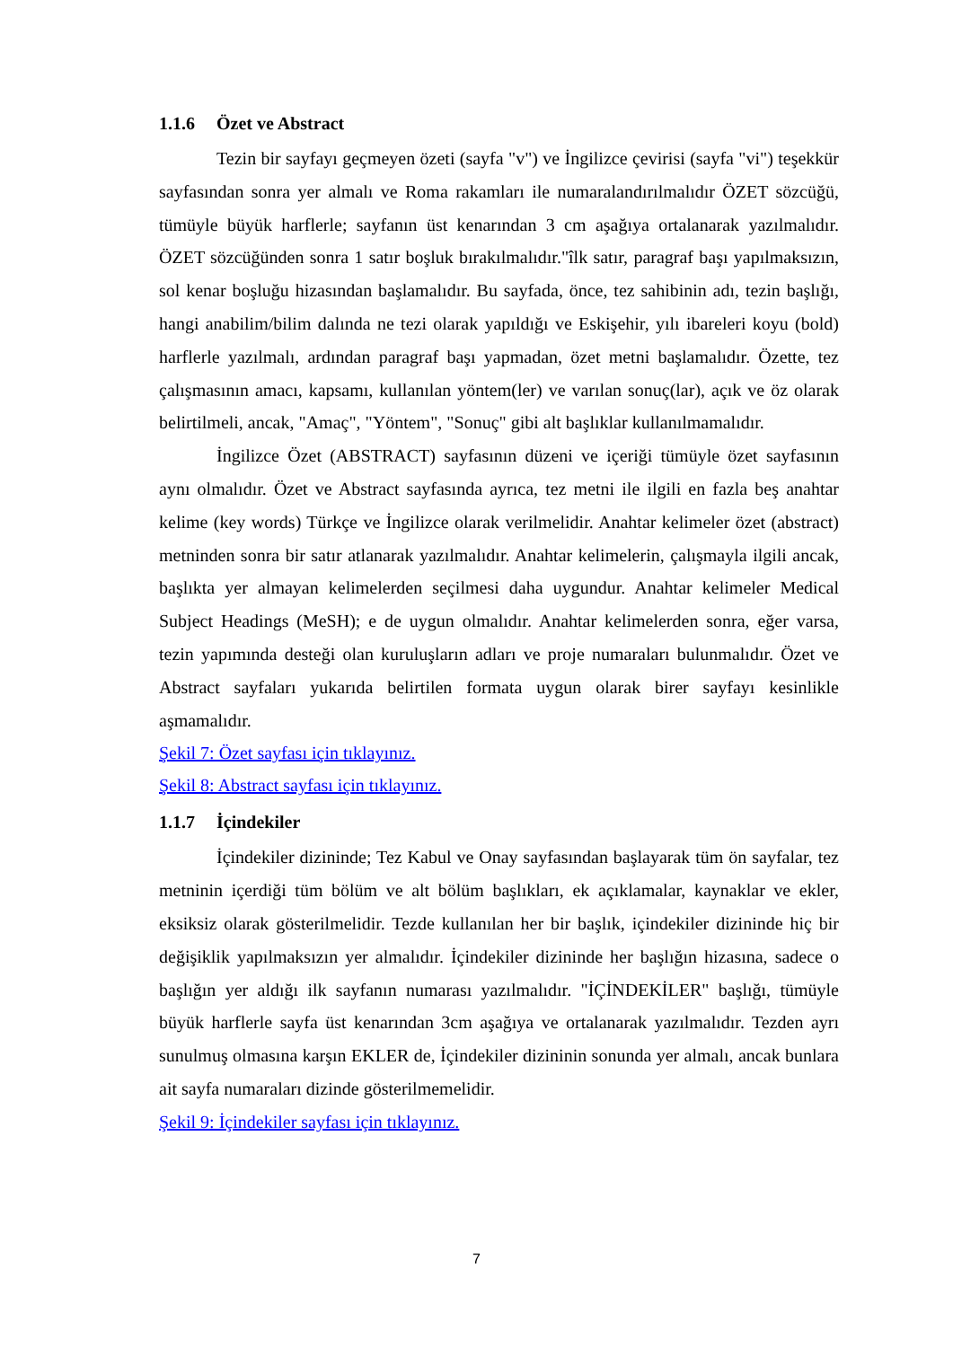1.1.6 Özet ve Abstract
Tezin bir sayfayı geçmeyen özeti (sayfa "v") ve İngilizce çevirisi (sayfa "vi") teşekkür sayfasından sonra yer almalı ve Roma rakamları ile numaralandırılmalıdır ÖZET sözcüğü, tümüyle büyük harflerle; sayfanın üst kenarından 3 cm aşağıya ortalanarak yazılmalıdır. ÖZET sözcüğünden sonra 1 satır boşluk bırakılmalıdır."îlk satır, paragraf başı yapılmaksızın, sol kenar boşluğu hizasından başlamalıdır. Bu sayfada, önce, tez sahibinin adı, tezin başlığı, hangi anabilim/bilim dalında ne tezi olarak yapıldığı ve Eskişehir, yılı ibareleri koyu (bold) harflerle yazılmalı, ardından paragraf başı yapmadan, özet metni başlamalıdır. Özette, tez çalışmasının amacı, kapsamı, kullanılan yöntem(ler) ve varılan sonuç(lar), açık ve öz olarak belirtilmeli, ancak, "Amaç", "Yöntem", "Sonuç" gibi alt başlıklar kullanılmamalıdır.
İngilizce Özet (ABSTRACT) sayfasının düzeni ve içeriği tümüyle özet sayfasının aynı olmalıdır. Özet ve Abstract sayfasında ayrıca, tez metni ile ilgili en fazla beş anahtar kelime (key words) Türkçe ve İngilizce olarak verilmelidir. Anahtar kelimeler özet (abstract) metninden sonra bir satır atlanarak yazılmalıdır. Anahtar kelimelerin, çalışmayla ilgili ancak, başlıkta yer almayan kelimelerden seçilmesi daha uygundur. Anahtar kelimeler Medical Subject Headings (MeSH); e de uygun olmalıdır. Anahtar kelimelerden sonra, eğer varsa, tezin yapımında desteği olan kuruluşların adları ve proje numaraları bulunmalıdır. Özet ve Abstract sayfaları yukarıda belirtilen formata uygun olarak birer sayfayı kesinlikle aşmamalıdır.
Şekil 7: Özet sayfası için tıklayınız.
Şekil 8: Abstract sayfası için tıklayınız.
1.1.7 İçindekiler
İçindekiler dizininde; Tez Kabul ve Onay sayfasından başlayarak tüm ön sayfalar, tez metninin içerdiği tüm bölüm ve alt bölüm başlıkları, ek açıklamalar, kaynaklar ve ekler, eksiksiz olarak gösterilmelidir. Tezde kullanılan her bir başlık, içindekiler dizininde hiç bir değişiklik yapılmaksızın yer almalıdır. İçindekiler dizininde her başlığın hizasına, sadece o başlığın yer aldığı ilk sayfanın numarası yazılmalıdır. "İÇİNDEKİLER" başlığı, tümüyle büyük harflerle sayfa üst kenarından 3cm aşağıya ve ortalanarak yazılmalıdır. Tezden ayrı sunulmuş olmasına karşın EKLER de, İçindekiler dizininin sonunda yer almalı, ancak bunlara ait sayfa numaraları dizinde gösterilmemelidir.
Şekil 9: İçindekiler sayfası için tıklayınız.
7